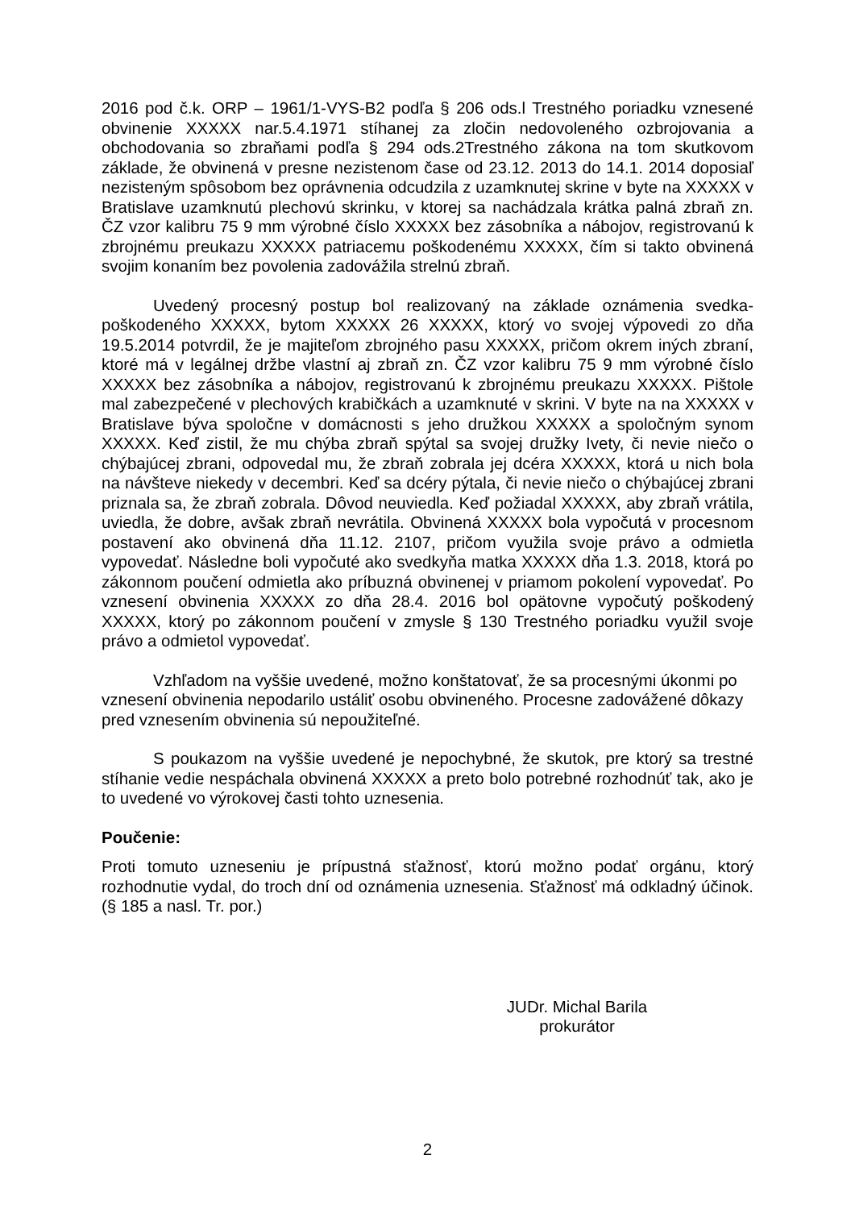2016 pod č.k. ORP – 1961/1-VYS-B2 podľa § 206 ods.l Trestného poriadku vznesené obvinenie XXXXX nar.5.4.1971 stíhanej za zločin nedovoleného ozbrojovania a obchodovania so zbraňami podľa § 294 ods.2Trestného zákona na tom skutkovom základe, že obvinená v presne nezistenom čase od 23.12. 2013 do 14.1. 2014 doposiaľ nezisteným spôsobom bez oprávnenia odcudzila z uzamknutej skrine v byte na XXXXX v Bratislave uzamknutú plechovú skrinku, v ktorej sa nachádzala krátka palná zbraň zn. ČZ vzor kalibru 75 9 mm výrobné číslo XXXXX bez zásobníka a nábojov, registrovanú k zbrojnému preukazu XXXXX patriacemu poškodenému XXXXX, čím si takto obvinená svojim konaním bez povolenia zadovážila strelnú zbraň.
Uvedený procesný postup bol realizovaný na základe oznámenia svedka-poškodeného XXXXX, bytom XXXXX 26 XXXXX, ktorý vo svojej výpovedi zo dňa 19.5.2014 potvrdil, že je majiteľom zbrojného pasu XXXXX, pričom okrem iných zbraní, ktoré má v legálnej držbe vlastní aj zbraň zn. ČZ vzor kalibru 75 9 mm výrobné číslo XXXXX bez zásobníka a nábojov, registrovanú k zbrojnému preukazu XXXXX. Pištole mal zabezpečené v plechových krabičkách a uzamknuté v skrini. V byte na na XXXXX v Bratislave býva spoločne v domácnosti s jeho družkou XXXXX a spoločným synom XXXXX. Keď zistil, že mu chýba zbraň spýtal sa svojej družky Ivety, či nevie niečo o chýbajúcej zbrani, odpovedal mu, že zbraň zobrala jej dcéra XXXXX, ktorá u nich bola na návšteve niekedy v decembri. Keď sa dcéry pýtala, či nevie niečo o chýbajúcej zbrani priznala sa, že zbraň zobrala. Dôvod neuviedla. Keď požiadal XXXXX, aby zbraň vrátila, uviedla, že dobre, avšak zbraň nevrátila. Obvinená XXXXX bola vypočutá v procesnom postavení ako obvinená dňa 11.12. 2107, pričom využila svoje právo a odmietla vypovedať. Následne boli vypočuté ako svedkyňa matka XXXXX dňa 1.3. 2018, ktorá po zákonnom poučení odmietla ako príbuzná obvinenej v priamom pokolení vypovedať. Po vznesení obvinenia XXXXX zo dňa 28.4. 2016 bol opätovne vypočutý poškodený XXXXX, ktorý po zákonnom poučení v zmysle § 130 Trestného poriadku využil svoje právo a odmietol vypovedať.
Vzhľadom na vyššie uvedené, možno konštatovať, že sa procesnými úkonmi po vznesení obvinenia nepodarilo ustáliť osobu obvineného. Procesne zadovážené dôkazy pred vznesením obvinenia sú nepoužiteľné.
S poukazom na vyššie uvedené je nepochybné, že skutok, pre ktorý sa trestné stíhanie vedie nespáchala obvinená XXXXX a preto bolo potrebné rozhodnúť tak, ako je to uvedené vo výrokovej časti tohto uznesenia.
Poučenie:
Proti tomuto uzneseniu je prípustná sťažnosť, ktorú možno podať orgánu, ktorý rozhodnutie vydal, do troch dní od oznámenia uznesenia. Sťažnosť má odkladný účinok. (§ 185 a nasl. Tr. por.)
JUDr. Michal Barila
prokurátor
2